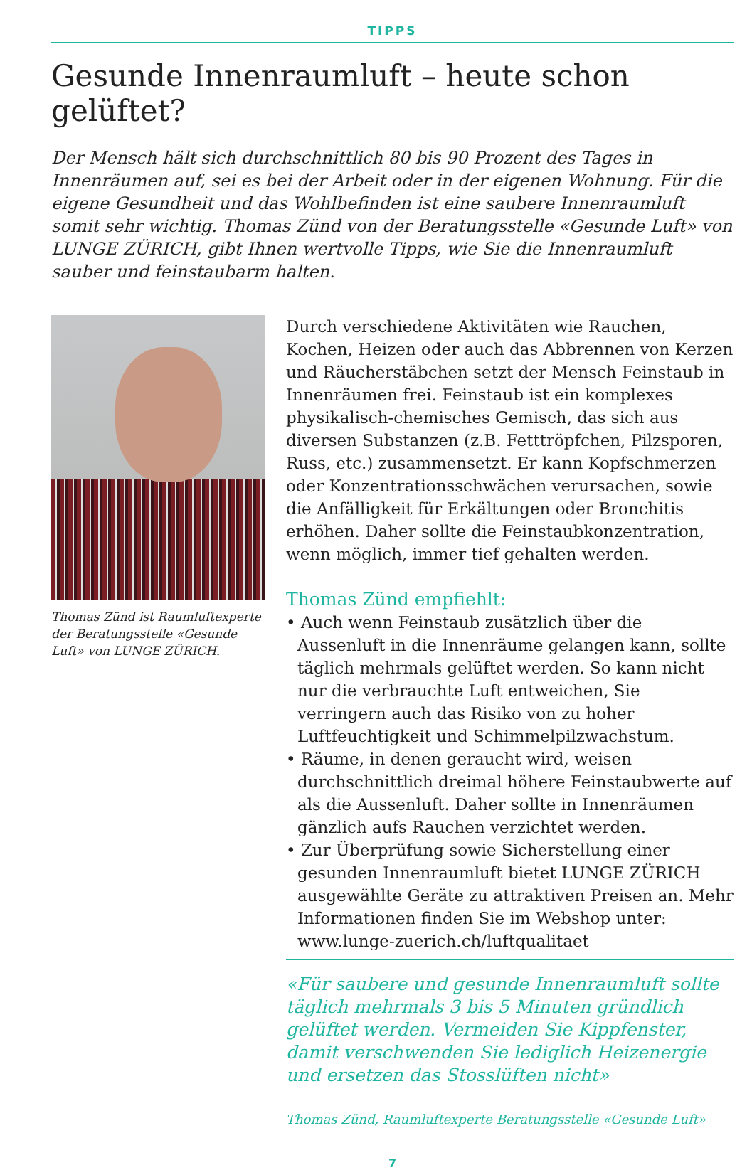TIPPS
Gesunde Innenraumluft – heute schon gelüftet?
Der Mensch hält sich durchschnittlich 80 bis 90 Prozent des Tages in Innenräumen auf, sei es bei der Arbeit oder in der eigenen Wohnung. Für die eigene Gesundheit und das Wohlbefinden ist eine saubere Innenraumluft somit sehr wichtig. Thomas Zünd von der Beratungsstelle «Gesunde Luft» von LUNGE ZÜRICH, gibt Ihnen wertvolle Tipps, wie Sie die Innenraumluft sauber und feinstaubarm halten.
Thomas Zünd ist Raumluftexperte der Beratungsstelle «Gesunde Luft» von LUNGE ZÜRICH.
Durch verschiedene Aktivitäten wie Rauchen, Kochen, Heizen oder auch das Abbrennen von Kerzen und Räucherstäbchen setzt der Mensch Feinstaub in Innenräumen frei. Feinstaub ist ein komplexes physikalisch-chemisches Gemisch, das sich aus diversen Substanzen (z.B. Fetttröpfchen, Pilzsporen, Russ, etc.) zusammensetzt. Er kann Kopfschmerzen oder Konzentrationsschwächen verursachen, sowie die Anfälligkeit für Erkältungen oder Bronchitis erhöhen. Daher sollte die Feinstaubkonzentration, wenn möglich, immer tief gehalten werden.
Thomas Zünd empfiehlt:
• Auch wenn Feinstaub zusätzlich über die Aussenluft in die Innenräume gelangen kann, sollte täglich mehrmals gelüftet werden. So kann nicht nur die verbrauchte Luft entweichen, Sie verringern auch das Risiko von zu hoher Luftfeuchtigkeit und Schimmelpilzwachstum.
• Räume, in denen geraucht wird, weisen durchschnittlich dreimal höhere Feinstaubwerte auf als die Aussenluft. Daher sollte in Innenräumen gänzlich aufs Rauchen verzichtet werden.
• Zur Überprüfung sowie Sicherstellung einer gesunden Innenraumluft bietet LUNGE ZÜRICH ausgewählte Geräte zu attraktiven Preisen an. Mehr Informationen finden Sie im Webshop unter: www.lunge-zuerich.ch/luftqualitaet
«Für saubere und gesunde Innenraumluft sollte täglich mehrmals 3 bis 5 Minuten gründlich gelüftet werden. Vermeiden Sie Kippfenster, damit verschwenden Sie lediglich Heizenergie und ersetzen das Stosslüften nicht»
Thomas Zünd, Raumluftexperte Beratungsstelle «Gesunde Luft»
7